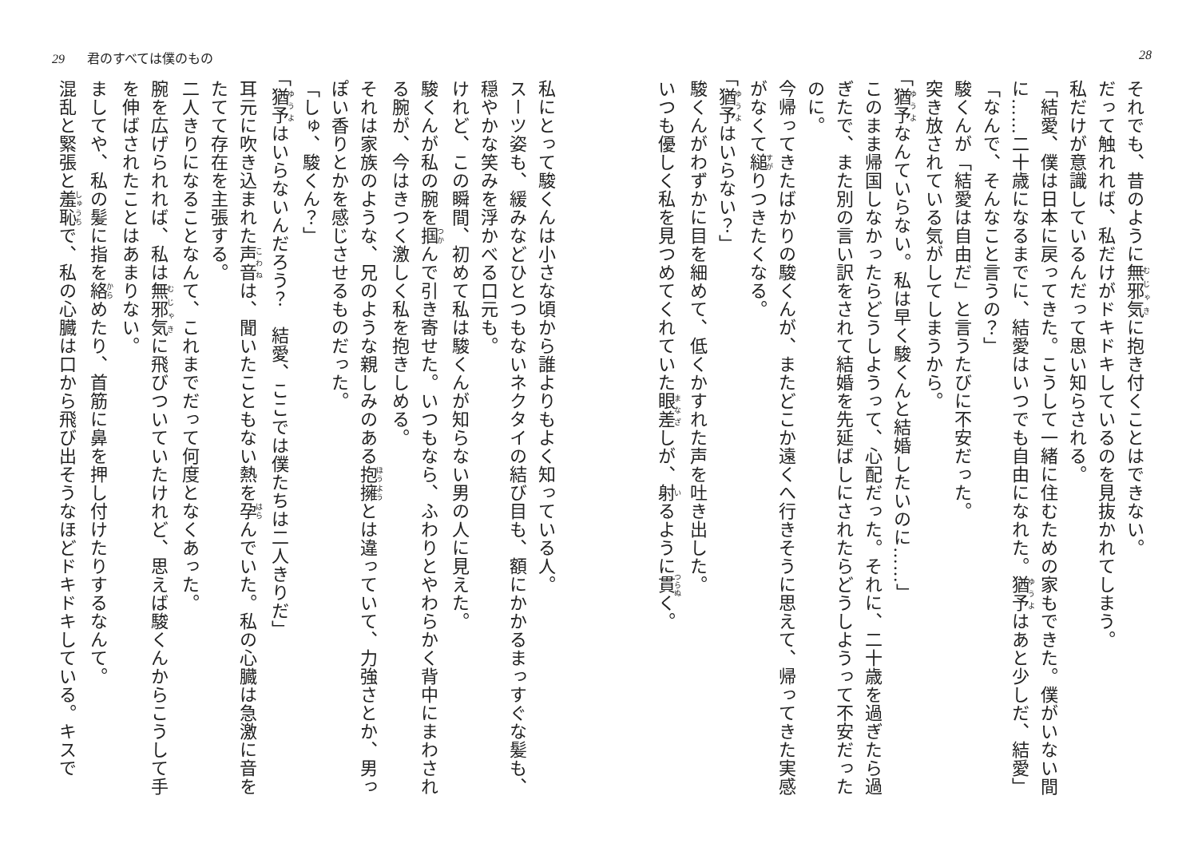28
それでも、昔のように無邪気に抱き付くことはできない。
だって触れれば、私だけがドキドキしているのを見抜かれてしまう。
私だけが意識しているんだって思い知らされる。
「結愛、僕は日本に戻ってきた。こうして一緒に住むための家もできた。僕がいない間に……二十歳になるまでに、結愛はいつでも自由になれた。猶予はあと少しだ、結愛」
「なんで、そんなこと言うの？」
駿くんが「結愛は自由だ」と言うたびに不安だった。
突き放されている気がしてしまうから。
「猶予なんていらない。私は早く駿くんと結婚したいのに……」
このまま帰国しなかったらどうしようって、心配だった。それに、二十歳を過ぎたら過ぎたで、また別の言い訳をされて結婚を先延ばしにされたらどうしようって不安だったのに。
今帰ってきたばかりの駿くんが、またどこか遠くへ行きそうに思えて、帰ってきた実感がなくて縋りつきたくなる。
「猶予はいらない？」
駿くんがわずかに目を細めて、低くかすれた声を吐き出した。
いつも優しく私を見つめてくれていた眼差しが、射るように貫く。
29 君のすべては僕のもの
私にとって駿くんは小さな頃から誰よりもよく知っている人。
スーツ姿も、緩みなどひとつもないネクタイの結び目も、額にかかるまっすぐな髪も、穏やかな笑みを浮かべる口元も。
けれど、この瞬間、初めて私は駿くんが知らない男の人に見えた。
駿くんが私の腕を掴んで引き寄せた。いつもなら、ふわりとやわらかく背中にまわされる腕が、今はきつく激しく私を抱きしめる。
それは家族のような、兄のような親しみのある抱擁とは違っていて、力強さとか、男っぽい香りとかを感じさせるものだった。
「しゅ、駿くん？」
「猶予はいらないんだろう？　結愛、ここでは僕たちは二人きりだ」
耳元に吹き込まれた声音は、聞いたこともない熱を孕んでいた。私の心臓は急激に音をたてて存在を主張する。
二人きりになることなんて、これまでだって何度となくあった。
腕を広げられれば、私は無邪気に飛びついていたけれど、思えば駿くんからこうして手を伸ばされたことはあまりない。
ましてや、私の髪に指を絡めたり、首筋に鼻を押し付けたりするなんて。
混乱と緊張と羞恥で、私の心臓は口から飛び出そうなほどドキドキしている。キスで